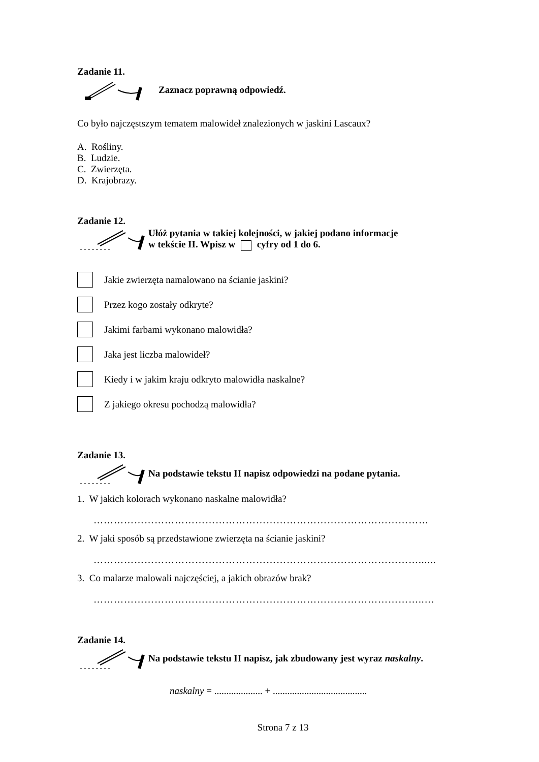Zadanie 11.
Zaznacz poprawną odpowiedź.
Co było najczęstszym tematem malowideł znalezionych w jaskini Lascaux?
A. Rośliny.
B. Ludzie.
C. Zwierzęta.
D. Krajobrazy.
Zadanie 12.
Ułóż pytania w takiej kolejności, w jakiej podano informacje
w tekście II. Wpisz w cyfry od 1 do 6.
Jakie zwierzęta namalowano na ścianie jaskini?
Przez kogo zostały odkryte?
Jakimi farbami wykonano malowidła?
Jaka jest liczba malowideł?
Kiedy i w jakim kraju odkryto malowidła naskalne?
Z jakiego okresu pochodzą malowidła?
Zadanie 13.
Na podstawie tekstu II napisz odpowiedzi na podane pytania.
1. W jakich kolorach wykonano naskalne malowidła?
………………………………………………………………………………………
2. W jaki sposób są przedstawione zwierzęta na ścianie jaskini?
……………………………………………………………………………………......
3. Co malarze malowali najczęściej, a jakich obrazów brak?
……………………………………………………………………………………..…
Zadanie 14.
Na podstawie tekstu II napisz, jak zbudowany jest wyraz naskalny.
naskalny = .................... + .......................................
Strona 7 z 13